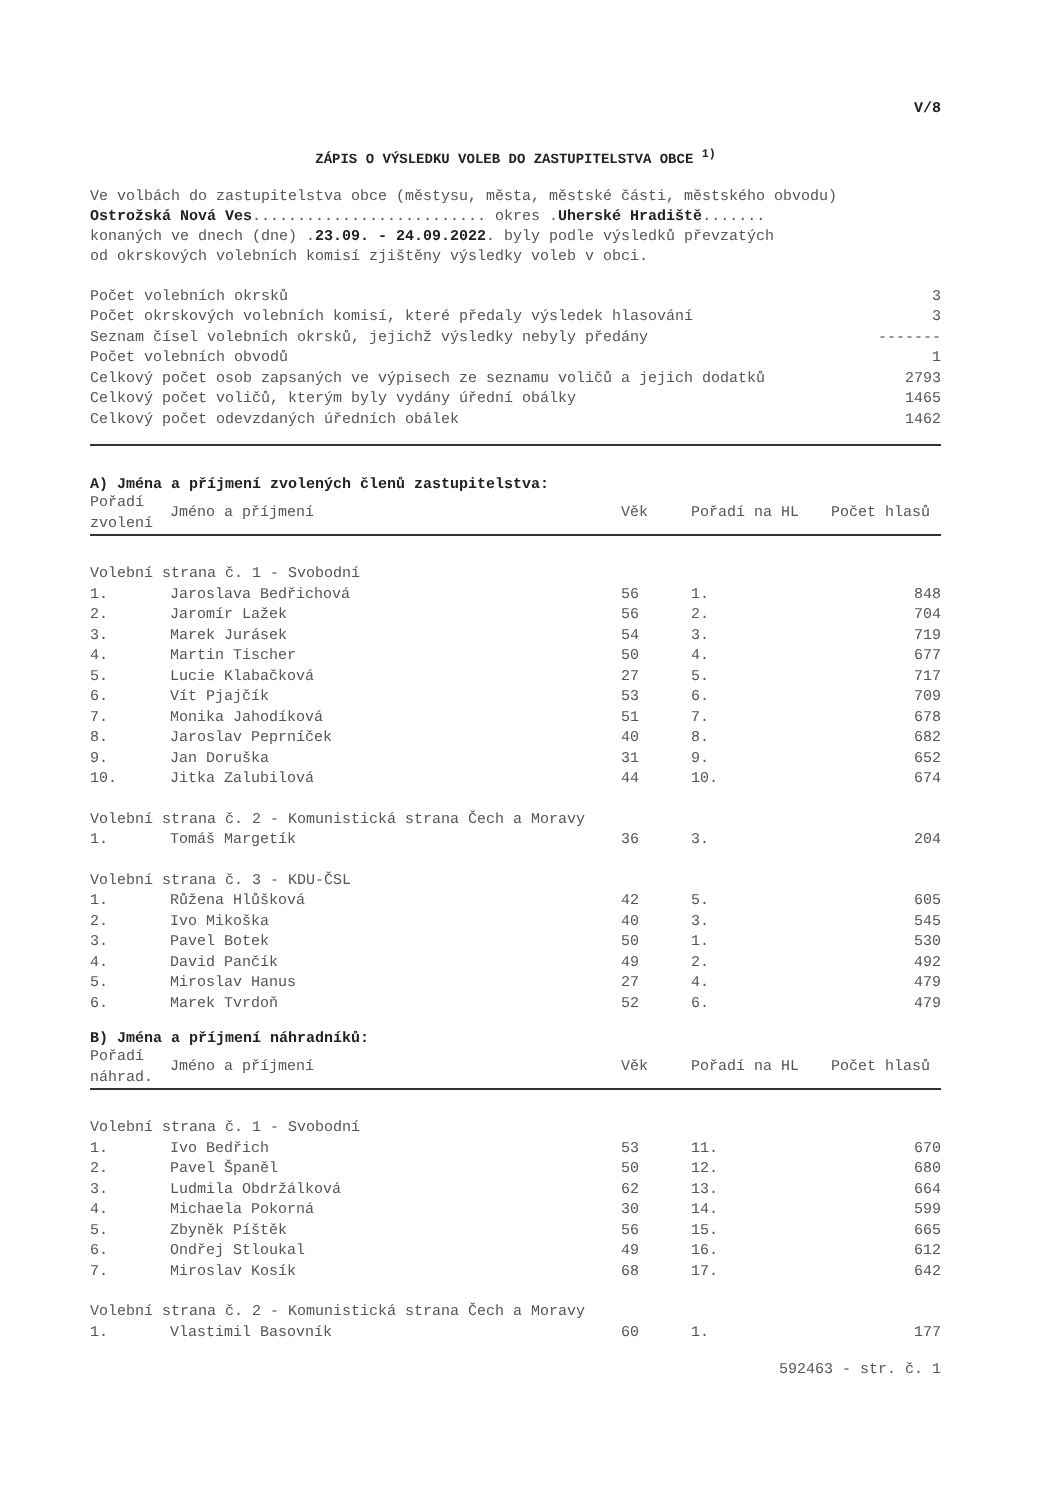V/8
ZÁPIS O VÝSLEDKU VOLEB DO ZASTUPITELSTVA OBCE <sup>1)</sup>
Ve volbách do zastupitelstva obce (městysu, města, městské části, městského obvodu)
Ostrožská Nová Ves.......................... okres .Uherské Hradiště.......
konaných ve dnech (dne) .23.09. - 24.09.2022. byly podle výsledků převzatých
od okrskových volebních komisí zjištěny výsledky voleb v obci.
| Počet volebních okrsků | 3 |
| Počet okrskových volebních komisí, které předaly výsledek hlasování | 3 |
| Seznam čísel volebních okrsků, jejichž výsledky nebyly předány | ------- |
| Počet volebních obvodů | 1 |
| Celkový počet osob zapsaných ve výpisech ze seznamu voličů a jejich dodatků | 2793 |
| Celkový počet voličů, kterým byly vydány úřední obálky | 1465 |
| Celkový počet odevzdaných úředních obálek | 1462 |
A) Jména a příjmení zvolených členů zastupitelstva:
| Pořadí zvolení | Jméno a příjmení | Věk | Pořadí na HL | Počet hlasů |
| --- | --- | --- | --- | --- |
| Volební strana č. 1 - Svobodní | | | | |
| 1. | Jaroslava Bedřichová | 56 | 1. | 848 |
| 2. | Jaromír Lažek | 56 | 2. | 704 |
| 3. | Marek Jurásek | 54 | 3. | 719 |
| 4. | Martin Tischer | 50 | 4. | 677 |
| 5. | Lucie Klabačková | 27 | 5. | 717 |
| 6. | Vít Pjajčík | 53 | 6. | 709 |
| 7. | Monika Jahodíková | 51 | 7. | 678 |
| 8. | Jaroslav Peprníček | 40 | 8. | 682 |
| 9. | Jan Doruška | 31 | 9. | 652 |
| 10. | Jitka Zalubilová | 44 | 10. | 674 |
| Volební strana č. 2 - Komunistická strana Čech a Moravy | | | | |
| 1. | Tomáš Margetík | 36 | 3. | 204 |
| Volební strana č. 3 - KDU-ČSL | | | | |
| 1. | Růžena Hlůšková | 42 | 5. | 605 |
| 2. | Ivo Mikoška | 40 | 3. | 545 |
| 3. | Pavel Botek | 50 | 1. | 530 |
| 4. | David Pančík | 49 | 2. | 492 |
| 5. | Miroslav Hanus | 27 | 4. | 479 |
| 6. | Marek Tvrdoň | 52 | 6. | 479 |
B) Jména a příjmení náhradníků:
| Pořadí náhrad. | Jméno a příjmení | Věk | Pořadí na HL | Počet hlasů |
| --- | --- | --- | --- | --- |
| Volební strana č. 1 - Svobodní | | | | |
| 1. | Ivo Bedřich | 53 | 11. | 670 |
| 2. | Pavel Španěl | 50 | 12. | 680 |
| 3. | Ludmila Obdržálková | 62 | 13. | 664 |
| 4. | Michaela Pokorná | 30 | 14. | 599 |
| 5. | Zbyněk Píštěk | 56 | 15. | 665 |
| 6. | Ondřej Stloukal | 49 | 16. | 612 |
| 7. | Miroslav Kosík | 68 | 17. | 642 |
| Volební strana č. 2 - Komunistická strana Čech a Moravy | | | | |
| 1. | Vlastimil Basovník | 60 | 1. | 177 |
592463 - str. č. 1